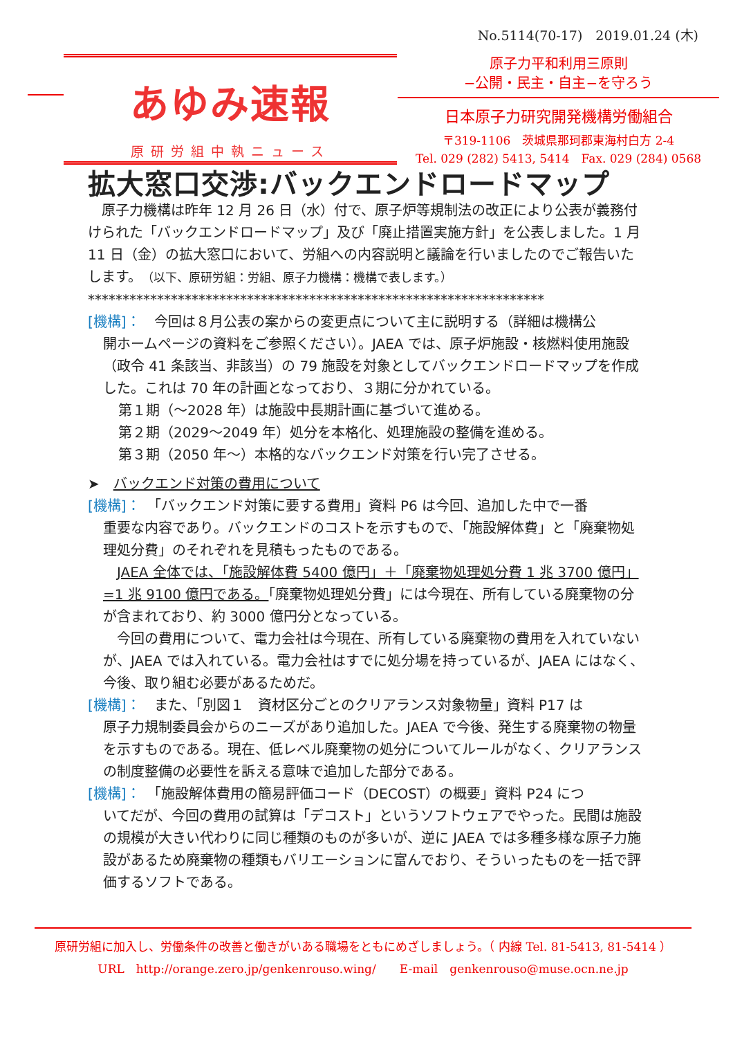No.5114(70-17)　2019.01.24 (木)
あゆみ速報
原研労組中執ニュース
原子力平和利用三原則
−公開・民主・自主−を守ろう
日本原子力研究開発機構労働組合
〒319-1106　茨城県那珂郡東海村白方 2-4
Tel. 029 (282) 5413, 5414　Fax. 029 (284) 0568
拡大窓口交渉:バックエンドロードマップ
　原子力機構は昨年 12 月 26 日（水）付で、原子炉等規制法の改正により公表が義務付けられた「バックエンドロードマップ」及び「廃止措置実施方針」を公表しました。1 月 11 日（金）の拡大窓口において、労組への内容説明と議論を行いましたのでご報告いたします。（以下、原研労組：労組、原子力機構：機構で表します。）
******************************************************************
[機構]：　今回は８月公表の案からの変更点について主に説明する（詳細は機構公
開ホームページの資料をご参照ください）。JAEA では、原子炉施設・核燃料使用施設（政令 41 条該当、非該当）の 79 施設を対象としてバックエンドロードマップを作成した。これは 70 年の計画となっており、３期に分かれている。
第１期（～2028 年）は施設中長期計画に基づいて進める。
第２期（2029～2049 年）処分を本格化、処理施設の整備を進める。
第３期（2050 年～）本格的なバックエンド対策を行い完了させる。
➤　バックエンド対策の費用について
[機構]：　「バックエンド対策に要する費用」資料 P6 は今回、追加した中で一番
重要な内容であり。バックエンドのコストを示すもので、「施設解体費」と「廃棄物処理処分費」のそれぞれを見積もったものである。
　JAEA 全体では、「施設解体費 5400 億円」＋「廃棄物処理処分費 1 兆 3700 億円」=1 兆 9100 億円である。「廃棄物処理処分費」には今現在、所有している廃棄物の分が含まれており、約 3000 億円分となっている。
　今回の費用について、電力会社は今現在、所有している廃棄物の費用を入れていないが、JAEA では入れている。電力会社はすでに処分場を持っているが、JAEA にはなく、今後、取り組む必要があるためだ。
[機構]：　また、「別図１　資材区分ごとのクリアランス対象物量」資料 P17 は
原子力規制委員会からのニーズがあり追加した。JAEA で今後、発生する廃棄物の物量を示すものである。現在、低レベル廃棄物の処分についてルールがなく、クリアランスの制度整備の必要性を訴える意味で追加した部分である。
[機構]：　「施設解体費用の簡易評価コード（DECOST）の概要」資料 P24 につ
いてだが、今回の費用の試算は「デコスト」というソフトウェアでやった。民間は施設の規模が大きい代わりに同じ種類のものが多いが、逆に JAEA では多種多様な原子力施設があるため廃棄物の種類もバリエーションに富んでおり、そういったものを一括で評価するソフトである。
原研労組に加入し、労働条件の改善と働きがいある職場をともにめざしましょう。（ 内線 Tel. 81-5413, 81-5414 ）
URL　http://orange.zero.jp/genkenrouso.wing/　　E-mail　genkenrouso@muse.ocn.ne.jp